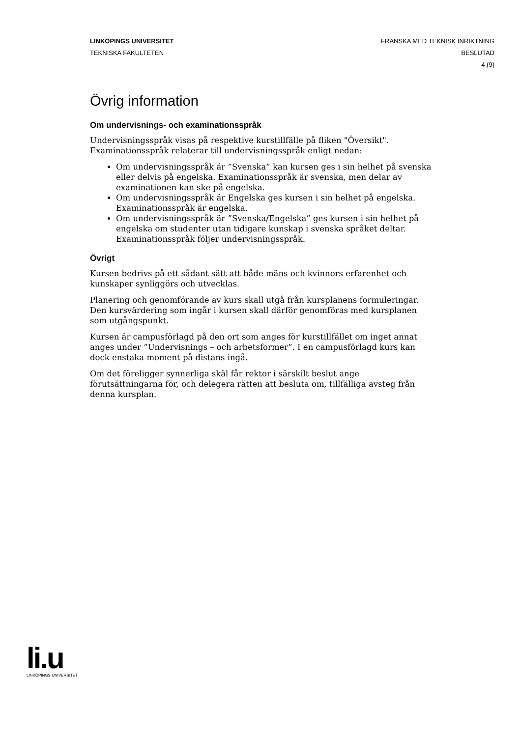LINKÖPINGS UNIVERSITET
TEKNISKA FAKULTETEN
FRANSKA MED TEKNISK INRIKTNING
BESLUTAD
4 (9)
Övrig information
Om undervisnings- och examinationsspråk
Undervisningsspråk visas på respektive kurstillfälle på fliken "Översikt". Examinationsspråk relaterar till undervisningsspråk enligt nedan:
Om undervisningsspråk är ”Svenska” kan kursen ges i sin helhet på svenska eller delvis på engelska. Examinationsspråk är svenska, men delar av examinationen kan ske på engelska.
Om undervisningsspråk är Engelska ges kursen i sin helhet på engelska. Examinationsspråk är engelska.
Om undervisningsspråk är ”Svenska/Engelska” ges kursen i sin helhet på engelska om studenter utan tidigare kunskap i svenska språket deltar. Examinationsspråk följer undervisningsspråk.
Övrigt
Kursen bedrivs på ett sådant sätt att både mäns och kvinnors erfarenhet och kunskaper synliggörs och utvecklas.
Planering och genomförande av kurs skall utgå från kursplanens formuleringar. Den kursvärdering som ingår i kursen skall därför genomföras med kursplanen som utgångspunkt.
Kursen är campusförlagd på den ort som anges för kurstillfället om inget annat anges under ”Undervisnings – och arbetsformer”. I en campusförlagd kurs kan dock enstaka moment på distans ingå.
Om det föreligger synnerliga skäl får rektor i särskilt beslut ange förutsättningarna för, och delegera rätten att besluta om, tillfälliga avsteg från denna kursplan.
li.u
LINKÖPINGS UNIVERSITET